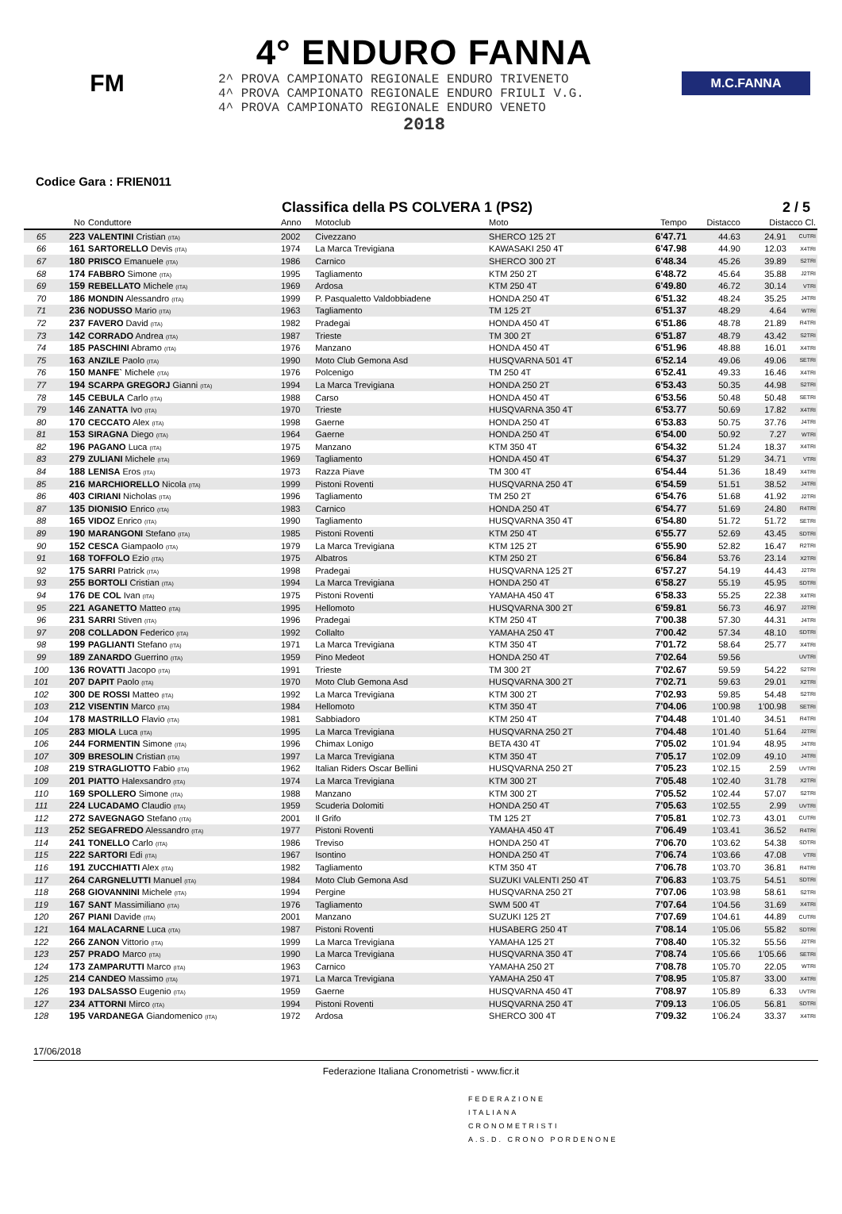FM
4° ENDURO FANNA
2^ PROVA CAMPIONATO REGIONALE ENDURO TRIVENETO
4^ PROVA CAMPIONATO REGIONALE ENDURO FRIULI V.G.
4^ PROVA CAMPIONATO REGIONALE ENDURO VENETO
2018
M.C.FANNA
Codice Gara : FRIEN011
Classifica della PS COLVERA 1 (PS2) 2 / 5
| | No | Conduttore | Anno | Motoclub | Moto | Tempo | Distacco | Distacco Cl. | |
| --- | --- | --- | --- | --- | --- | --- | --- | --- | --- |
| 65 | 223 | VALENTINI Cristian (ITA) | 2002 | Civezzano | SHERCO 125 2T | 6'47.71 | 44.63 | 24.91 | CUTRI |
| 66 | 161 | SARTORELLO Devis (ITA) | 1974 | La Marca Trevigiana | KAWASAKI 250 4T | 6'47.98 | 44.90 | 12.03 | X4TRI |
| 67 | 180 | PRISCO Emanuele (ITA) | 1986 | Carnico | SHERCO 300 2T | 6'48.34 | 45.26 | 39.89 | S2TRI |
| 68 | 174 | FABBRO Simone (ITA) | 1995 | Tagliamento | KTM 250 2T | 6'48.72 | 45.64 | 35.88 | J2TRI |
| 69 | 159 | REBELLATO Michele (ITA) | 1969 | Ardosa | KTM 250 4T | 6'49.80 | 46.72 | 30.14 | VTRI |
| 70 | 186 | MONDIN Alessandro (ITA) | 1999 | P. Pasqualetto Valdobbiadene | HONDA 250 4T | 6'51.32 | 48.24 | 35.25 | J4TRI |
| 71 | 236 | NODUSSO Mario (ITA) | 1963 | Tagliamento | TM 125 2T | 6'51.37 | 48.29 | 4.64 | WTRI |
| 72 | 237 | FAVERO David (ITA) | 1982 | Pradegai | HONDA 450 4T | 6'51.86 | 48.78 | 21.89 | R4TRI |
| 73 | 142 | CORRADO Andrea (ITA) | 1987 | Trieste | TM 300 2T | 6'51.87 | 48.79 | 43.42 | S2TRI |
| 74 | 185 | PASCHINI Abramo (ITA) | 1976 | Manzano | HONDA 450 4T | 6'51.96 | 48.88 | 16.01 | X4TRI |
| 75 | 163 | ANZILE Paolo (ITA) | 1990 | Moto Club Gemona Asd | HUSQVARNA 501 4T | 6'52.14 | 49.06 | 49.06 | SETRI |
| 76 | 150 | MANFE` Michele (ITA) | 1976 | Polcenigo | TM 250 4T | 6'52.41 | 49.33 | 16.46 | X4TRI |
| 77 | 194 | SCARPA GREGORJ Gianni (ITA) | 1994 | La Marca Trevigiana | HONDA 250 2T | 6'53.43 | 50.35 | 44.98 | S2TRI |
| 78 | 145 | CEBULA Carlo (ITA) | 1988 | Carso | HONDA 450 4T | 6'53.56 | 50.48 | 50.48 | SETRI |
| 79 | 146 | ZANATTA Ivo (ITA) | 1970 | Trieste | HUSQVARNA 350 4T | 6'53.77 | 50.69 | 17.82 | X4TRI |
| 80 | 170 | CECCATO Alex (ITA) | 1998 | Gaerne | HONDA 250 4T | 6'53.83 | 50.75 | 37.76 | J4TRI |
| 81 | 153 | SIRAGNA Diego (ITA) | 1964 | Gaerne | HONDA 250 4T | 6'54.00 | 50.92 | 7.27 | WTRI |
| 82 | 196 | PAGANO Luca (ITA) | 1975 | Manzano | KTM 350 4T | 6'54.32 | 51.24 | 18.37 | X4TRI |
| 83 | 279 | ZULIANI Michele (ITA) | 1969 | Tagliamento | HONDA 450 4T | 6'54.37 | 51.29 | 34.71 | VTRI |
| 84 | 188 | LENISA Eros (ITA) | 1973 | Razza Piave | TM 300 4T | 6'54.44 | 51.36 | 18.49 | X4TRI |
| 85 | 216 | MARCHIORELLO Nicola (ITA) | 1999 | Pistoni Roventi | HUSQVARNA 250 4T | 6'54.59 | 51.51 | 38.52 | J4TRI |
| 86 | 403 | CIRIANI Nicholas (ITA) | 1996 | Tagliamento | TM 250 2T | 6'54.76 | 51.68 | 41.92 | J2TRI |
| 87 | 135 | DIONISIO Enrico (ITA) | 1983 | Carnico | HONDA 250 4T | 6'54.77 | 51.69 | 24.80 | R4TRI |
| 88 | 165 | VIDOZ Enrico (ITA) | 1990 | Tagliamento | HUSQVARNA 350 4T | 6'54.80 | 51.72 | 51.72 | SETRI |
| 89 | 190 | MARANGONI Stefano (ITA) | 1985 | Pistoni Roventi | KTM 250 4T | 6'55.77 | 52.69 | 43.45 | SDTRI |
| 90 | 152 | CESCA Giampaolo (ITA) | 1979 | La Marca Trevigiana | KTM 125 2T | 6'55.90 | 52.82 | 16.47 | R2TRI |
| 91 | 168 | TOFFOLO Ezio (ITA) | 1975 | Albatros | KTM 250 2T | 6'56.84 | 53.76 | 23.14 | X2TRI |
| 92 | 175 | SARRI Patrick (ITA) | 1998 | Pradegai | HUSQVARNA 125 2T | 6'57.27 | 54.19 | 44.43 | J2TRI |
| 93 | 255 | BORTOLI Cristian (ITA) | 1994 | La Marca Trevigiana | HONDA 250 4T | 6'58.27 | 55.19 | 45.95 | SDTRI |
| 94 | 176 | DE COL Ivan (ITA) | 1975 | Pistoni Roventi | YAMAHA 450 4T | 6'58.33 | 55.25 | 22.38 | X4TRI |
| 95 | 221 | AGANETTO Matteo (ITA) | 1995 | Hellomoto | HUSQVARNA 300 2T | 6'59.81 | 56.73 | 46.97 | J2TRI |
| 96 | 231 | SARRI Stiven (ITA) | 1996 | Pradegai | KTM 250 4T | 7'00.38 | 57.30 | 44.31 | J4TRI |
| 97 | 208 | COLLADON Federico (ITA) | 1992 | Collalto | YAMAHA 250 4T | 7'00.42 | 57.34 | 48.10 | SDTRI |
| 98 | 199 | PAGLIANTI Stefano (ITA) | 1971 | La Marca Trevigiana | KTM 350 4T | 7'01.72 | 58.64 | 25.77 | X4TRI |
| 99 | 189 | ZANARDO Guerrino (ITA) | 1959 | Pino Medeot | HONDA 250 4T | 7'02.64 | 59.56 | | UVTRI |
| 100 | 136 | ROVATTI Jacopo (ITA) | 1991 | Trieste | TM 300 2T | 7'02.67 | 59.59 | 54.22 | S2TRI |
| 101 | 207 | DAPIT Paolo (ITA) | 1970 | Moto Club Gemona Asd | HUSQVARNA 300 2T | 7'02.71 | 59.63 | 29.01 | X2TRI |
| 102 | 300 | DE ROSSI Matteo (ITA) | 1992 | La Marca Trevigiana | KTM 300 2T | 7'02.93 | 59.85 | 54.48 | S2TRI |
| 103 | 212 | VISENTIN Marco (ITA) | 1984 | Hellomoto | KTM 350 4T | 7'04.06 | 1'00.98 | 1'00.98 | SETRI |
| 104 | 178 | MASTRILLO Flavio (ITA) | 1981 | Sabbiadoro | KTM 250 4T | 7'04.48 | 1'01.40 | 34.51 | R4TRI |
| 105 | 283 | MIOLA Luca (ITA) | 1995 | La Marca Trevigiana | HUSQVARNA 250 2T | 7'04.48 | 1'01.40 | 51.64 | J2TRI |
| 106 | 244 | FORMENTIN Simone (ITA) | 1996 | Chimax Lonigo | BETA 430 4T | 7'05.02 | 1'01.94 | 48.95 | J4TRI |
| 107 | 309 | BRESOLIN Cristian (ITA) | 1997 | La Marca Trevigiana | KTM 350 4T | 7'05.17 | 1'02.09 | 49.10 | J4TRI |
| 108 | 219 | STRAGLIOTTO Fabio (ITA) | 1962 | Italian Riders Oscar Bellini | HUSQVARNA 250 2T | 7'05.23 | 1'02.15 | 2.59 | UVTRI |
| 109 | 201 | PIATTO Halexsandro (ITA) | 1974 | La Marca Trevigiana | KTM 300 2T | 7'05.48 | 1'02.40 | 31.78 | X2TRI |
| 110 | 169 | SPOLLERO Simone (ITA) | 1988 | Manzano | KTM 300 2T | 7'05.52 | 1'02.44 | 57.07 | S2TRI |
| 111 | 224 | LUCADAMO Claudio (ITA) | 1959 | Scuderia Dolomiti | HONDA 250 4T | 7'05.63 | 1'02.55 | 2.99 | UVTRI |
| 112 | 272 | SAVEGNAGO Stefano (ITA) | 2001 | Il Grifo | TM 125 2T | 7'05.81 | 1'02.73 | 43.01 | CUTRI |
| 113 | 252 | SEGAFREDO Alessandro (ITA) | 1977 | Pistoni Roventi | YAMAHA 450 4T | 7'06.49 | 1'03.41 | 36.52 | R4TRI |
| 114 | 241 | TONELLO Carlo (ITA) | 1986 | Treviso | HONDA 250 4T | 7'06.70 | 1'03.62 | 54.38 | SDTRI |
| 115 | 222 | SARTORI Edi (ITA) | 1967 | Isontino | HONDA 250 4T | 7'06.74 | 1'03.66 | 47.08 | VTRI |
| 116 | 191 | ZUCCHIATTI Alex (ITA) | 1982 | Tagliamento | KTM 350 4T | 7'06.78 | 1'03.70 | 36.81 | R4TRI |
| 117 | 264 | CARGNELUTTI Manuel (ITA) | 1984 | Moto Club Gemona Asd | SUZUKI VALENTI 250 4T | 7'06.83 | 1'03.75 | 54.51 | SDTRI |
| 118 | 268 | GIOVANNINI Michele (ITA) | 1994 | Pergine | HUSQVARNA 250 2T | 7'07.06 | 1'03.98 | 58.61 | S2TRI |
| 119 | 167 | SANT Massimiliano (ITA) | 1976 | Tagliamento | SWM 500 4T | 7'07.64 | 1'04.56 | 31.69 | X4TRI |
| 120 | 267 | PIANI Davide (ITA) | 2001 | Manzano | SUZUKI 125 2T | 7'07.69 | 1'04.61 | 44.89 | CUTRI |
| 121 | 164 | MALACARNE Luca (ITA) | 1987 | Pistoni Roventi | HUSABERG 250 4T | 7'08.14 | 1'05.06 | 55.82 | SDTRI |
| 122 | 266 | ZANON Vittorio (ITA) | 1999 | La Marca Trevigiana | YAMAHA 125 2T | 7'08.40 | 1'05.32 | 55.56 | J2TRI |
| 123 | 257 | PRADO Marco (ITA) | 1990 | La Marca Trevigiana | HUSQVARNA 350 4T | 7'08.74 | 1'05.66 | 1'05.66 | SETRI |
| 124 | 173 | ZAMPARUTTI Marco (ITA) | 1963 | Carnico | YAMAHA 250 2T | 7'08.78 | 1'05.70 | 22.05 | WTRI |
| 125 | 214 | CANDEO Massimo (ITA) | 1971 | La Marca Trevigiana | YAMAHA 250 4T | 7'08.95 | 1'05.87 | 33.00 | X4TRI |
| 126 | 193 | DALSASSO Eugenio (ITA) | 1959 | Gaerne | HUSQVARNA 450 4T | 7'08.97 | 1'05.89 | 6.33 | UVTRI |
| 127 | 234 | ATTORNI Mirco (ITA) | 1994 | Pistoni Roventi | HUSQVARNA 250 4T | 7'09.13 | 1'06.05 | 56.81 | SDTRI |
| 128 | 195 | VARDANEGA Giandomenico (ITA) | 1972 | Ardosa | SHERCO 300 4T | 7'09.32 | 1'06.24 | 33.37 | X4TRI |
17/06/2018
Federazione Italiana Cronometristi - www.ficr.it
FEDERAZIONE
ITALIANA
CRONOMETRISTI
A.S.D. CRONO PORDENONE